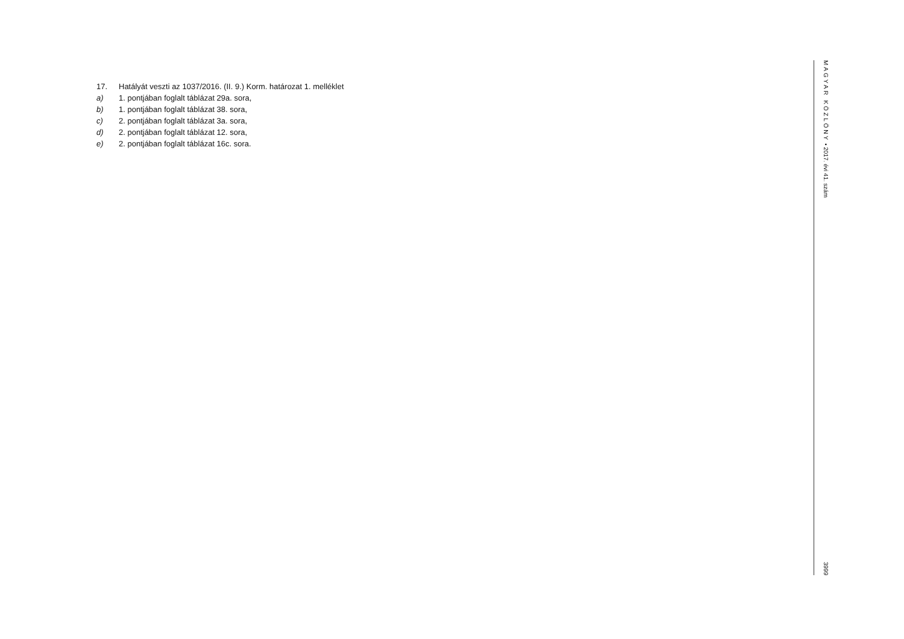17. Hatályát veszti az 1037/2016. (II. 9.) Korm. határozat 1. melléklet
a) 1. pontjában foglalt táblázat 29a. sora,
b) 1. pontjában foglalt táblázat 38. sora,
c) 2. pontjában foglalt táblázat 3a. sora,
d) 2. pontjában foglalt táblázat 12. sora,
e) 2. pontjában foglalt táblázat 16c. sora.
MAGYAR KÖZLÖNY • 2017. évi 41. szám 3999